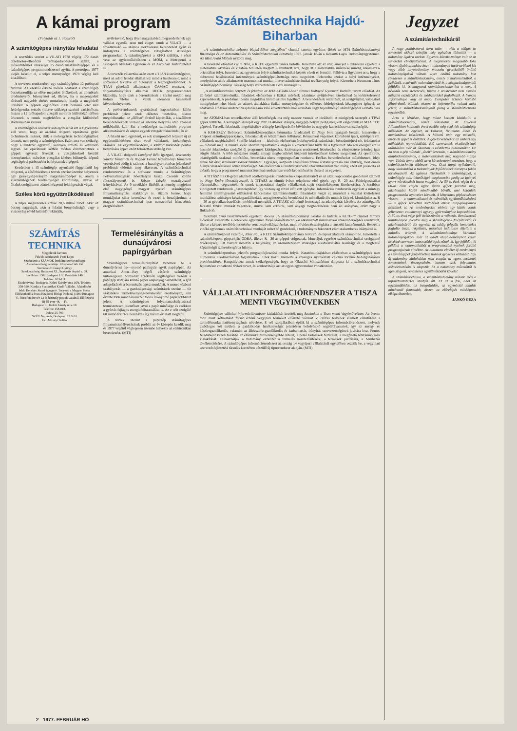A kámai program
(Folytatás az 1. oldalról)
A számítógépes irányítás feladatai
A szerződés szerint a VILATI 1978 végéig 172 darab dízelmotor-ellenőrző próbapadrendszert szállít, a működtetéshez szükséges 15 darab kisszámítógéppel és a számítógépes programrendszerrel együtt. A prototípus 1977 elején készült el, a teljes mennyiséget 1978 végéig kell kiszállítani.
A tervezett rendszerben egy számítógéphez 12 próbapad tartozik. Az ezekről érkező mérési adatokat a számítógép összehasonlítja az előre megadott értékekkel; az ellenőrzés eredményéről bizonylatot ad, illetve, ha a megengedett tűrésnél nagyobb eltérés mutatkozik, kiadja a megfelelő utasítást. A gépnek egyidőben 2000 bemenő jelet kell feldolgoznia, tetszés (illetve szükség) szerinti variációban, hiszen a 12 próbapadon vizsgált motorok különböző időben érkeznek, s ennek megfelelően a vizsgálat különböző stádiumaiban vannak.
A számítógépes rendszer kidolgozásánál azt is figyelembe kell venni, hogy az azokkal dolgozó operátorok gyári technikusok lesznek, akik a motorgyártás technológiájához értenek, nem pedig a számítógéphez. Ezért arra van szükség, hogy a rendszer egyszerű, könnyen érthető és kezelhető legyen. Az operátorok kétféle módon érinthezhetnek a géppel: egyrészt átveszik a vizsgálatokról készült bizonylatokat, másrészt vizsgálat közben billentyűs képmű segítségével párbeszédet is folytatnak a géppel.
Kezdetben a 15 számítógép egymástól függetlenül fog dolgozni, a későbbiekben a tervek szerint üzembe helyeznek egy gyáregység-irányító nagyszámítógépet is, amely a kisszámítógépek tevékenységét koordinálja, illetve az általuk szolgáltatott adatok központi feldolgozását végzi.
Széles körű együttműködéssel
A teljes megrendelés értéke 20,6 millió rubel. Akár az összeg nagyságát, akár a feladat bonyolultságát vagy a viszonylag rövid határidőt tekintjük,
SZÁMÍTÁS TECHNIKA
Megjelenik havonta
Felelős szerkesztő: Pesti Lajos
Szerkeszti: a SZÁMOK Irodalmi szerkesztősége
A szerkesztőség vezetője: Könyves-Tóth Pál
Szerkesztő: Csányi György
Szerkesztőség: Budapest XI., Szakasits Árpád u. 68.
Levélcím: 1502 Budapest 112. Postafiók 146.
Telefon: 653-111
Kiadóhivatal: Budapest, Keleti Károly utca 16/b. Telefon: 358-530. Kiadja a Statisztikai Kiadó Vállalat. A kiadásért felel: Kecskés József igazgató. Terjeszti a Magyar Posta. Előfizethető a Posta Központi Hírlap Irodánál (1900 Budapest V., József nádor tér 1.) és bármely postahivatalnál. Előfizetési díj fél évre 48,— Ft.
Budapest II., Keleti Károly utca 10.
Telefon: 158-018.
Index: 25-799
SZÜV Nyomda, Budapest. 77.0616
Fv.: Mihályi Zoltán
nyilvánvaló, hogy ilyen nagyszabású megrendelésnek egy vállalat egyedül nem tud eleget tenni: a VILATI — a fővállalkozó — számos elektronikus berendezést gyárt és kidolgozza a számítógépes vizsgálathoz szükséges programokat. A számítógépeket a KFKI szállítja, s részt vesz az együttműködésben a MOM, a Metripond, a Budapesti Műszaki Egyetem és az Autóipari Kutatóintézet is.
A tervezők választása azért esett a TPA/i kisszámítógépre, mert az adott feladat ellátásához mind a hardware-t, mind a software-t tekintve ez bizonyult a legmegfelelőbbnek. A TPA/i gépeknél alkalmazott CAMAC rendszer, a folyamatirányításra alkalmas DECK programrendszer biztosítja, hogy ezek a berendezések a kívánt módon meg tudnak felelni a velük szemben támasztott követelményeknek.
A próbarendszerek gyártásával kapcsolatban külön problémát jelent azok előzetes tesztelése, hiszen megoldhatatlan az „élőben" történő kipróbálás, a kiszállított berendezéseknek viszont az üzembe helyezés után azonnal működniük kell. Ezt a nehézséget szimulációs program alkalmazásával és alapos egyedi vizsgálatokkal hidalják át.
A feladat nem egyszerű, és sok szempontból teljesen új az együttműködésben részt vevő vállalatok, intézmények számára. Az együttműködésre, a kitűzött határidők pontos betartására éppen ezért fokozottan szükség van.
A VILATI dolgozói Landgraf Béla igazgató, Jeszenszky Sándor főmérnök és Bognár Ferenc létesítményi főmérnök vezetésével eddig is számos, a hazai gyakorlatban jelentkező problémát oldottak meg sikeresen. A számítástechnikai rendszertervek és a software munka a Számítógépes Folyamatirányítási Főosztályon készül Csordás Zoltán főosztályvezető és Szirtes László osztályvezető irányításával. Az ő nevükhöz fűződik a nemrég megjelent első nagyigényű magyar nyelvű számítógépes folyamatirányítási szakkönyv is. Bízunk benne, hogy munkájukat siker koronázza és ezzel is hozzájárulnak a magyar számítástechnikai ipar nemzetközi hírnevének öregbítéséhez.
Termelésirányítás a dunaújvárosi papírgyárban
Számítógépes termelésirányítást vezetnek be a dunaújvárosi író—nyomó papírgyár egyik papírgépén. Az amerikai Accu—Ray cégtől vásárolt számítógép különlegesen bonyolult érzékelők segítségével vezérli a papírgép szitájára kerülő pépes alapanyag összetételét, a gőz adagolását és a berendezés egész munkáját. A menet közbeni szabályozás — a gazdaságossági számítások szerint — tíz százalékos termelékenység-növekedést eredményez, ami évente több mint háromezer tonna író-nyomó papír többletet jelent. A számítógépes folyamatszabályozással természetesen jelentősen javul a papír minősége és csökken a gyártás fajlagos energiafelhasználása is. Az e célt szolgáló 60 millió forintos beruházás így három év alatt megtérül.
A tervek szerint a papírgép számítógépes folyamatszabályozásának próbáit az év közepén kezdik meg és 1977 végétől véglegesen üzembe helyezik az elektronikus berendezést. (MTI)
Számítástechnika Hajdú-Biharban
„A számítástechnika helyzete Hajdú-Bihar megyében" címmel tartotta együttes ülését az MTA Számítástudományi Bizottsága és az Automatizálási és Számítástechnikai Bizottság 1977. január 18-án a Kossuth Lajos Tudományegyetemen. Az ülést Arató Mátyás nyitotta meg.
A bevezető előadást Gyire Béla, a KLTE egyetemi tanára tartotta. Ismertette azt az utat, amelyet a debreceni egyetem a matematika oktatása és kutatása területén megtett. Rámutatott arra, hogy itt a matematika művelése mindig alkalmazás-orientáltan folyt. Ismertette az egyetemen folyó számítástechnikai képzés elveit és formáit. Felhívta a figyelmet arra, hogy a debreceni felsőoktatási intézmények számítógépellátottsága nem megoldott. Felsorolta azokat a helyi intézményeket, amelyekben aktív alkalmazott matematikai munka, illetve számítástechnikai tevékenység folyik. Kiemelte a Neumann János Számítógéptudományi Társaság helyi szervezetének aktív munkáját is.
„A számítástechnika helyzete és feladata az MTA ATOMKI-ban" címmel Koltayné Gyarmati Borbála tartott előadást. Az itt folyó számítástechnikai feladatok elsősorban a fizikai mérések adatainak gyűjtésével, tárolásával és kiértékelésével kapcsolatosak. A probléma ideális megoldása három szintre tagolható: A berendezések vezérlését, az adatgyűjtést, válogatást minigépekre lehet bízni; az adatok átalakítása fizikai mennyiségekre és előzetes feldolgozásuk közepgépet igényel; az adatokból a fizikai rendszer tulajdonságaira való következtetés már általában nagy teljesítményű számítógéppel oldható csak meg.
Az ATOMKI-ban rendelkezésre álló lehetőségek ma még messze vannak az ideálistól. A minigépek szerepét a TPA/i gépek töltik be. A közepgép szerepét egy PDP 11/40-nek szánják, nagygép helyett pedig meg kell elégedniük az MTA CDC gépével. Terveik, feladataik megoldásához a kisgép-konfigurációk bővítésére és nagygép-kapacitásra van szükségük.
A KSH-SZÜV Debreceni Számítóközpontjának bérmunka feladatairól G. Nagy Imre igazgató beszélt. Ismertette a központ számítógépparkjának, feladatainak és létszámának felfutását. Bérmunkát végeznek különböző ipari, építőipari stb. vállalatok megbízásából. Sokféle feladatot — közöttük elsősorban árukönyvelési, számlázási, bérszámfejtési stb. feladatokat — oldanak meg. A munka során szerzett tapasztalatok alapján a következőkre hívta fel a figyelmet: Ma sok energiát köt le hasonló feladatokra szolgáló új programok kidolgozása. Szabványos rendszerek létrehozása és elterjesztése jelenleg igen sürgős feladat. A több műszakos munka anyagi megbecsülését központi intézkedéssel kellene megoldani. Az operátorok, adatrögzítők szakmai minősítése, besorolása nincs megnyugtatóan rendezve. Értékes berendezéseket működtetnek, ideje lenne hát őket szakmunkásoknak tekinteni! Egységes, központi számítástechnikai árszabályozásra van szükség, mert ennek hiánya visszaélésekre adhat lehetőséget. Ma elsősorban a rendszerszervező szakemberekben van hiány, ezért azt javasolta az előadó, hogy a programozó matematikusokat rendszerszervezői képesítéssel is lássa el az egyetem.
A TITÁSZ ESZR-gépre alapított adatfeldolgozási rendszerének tapasztalatairól és az azzal kapcsolatos gondokról számolt be Nagy Endre főosztályvezető. A TITÁSZ az elmúlt évben telepítette első gépét, egy R—20-ast. Feldolgozásaikat bérmunkában végeztették, és ennek tapasztalatai alapján vállalkoztak saját számítóközpont létrehozására. A korábban kidolgozott rendszerek „hazatelepítése" így viszonylag rövid időt vett igénybe. Információs rendszerük egyrészt a mintegy félmillió áramfogyasztó ellátásával kapcsolatos számítástechnikai feladatokat végzi el, másrészt a vállalat kivitelezési munkáihoz szükséges készletgazdálkodási, anyagbeszerzési, beruházási és utókalkulációs munkát látja el. Munkájukat az R—20-as gép alkatrészellátási problémái nehezítik. A TITÁSZ-nál döntő fontosságú az adatrögzítás kérdése. Az adatrögzítők fárasztó fizikai munkát végeznek, amivel sem erkölcsi, sem anyagi megbecsülésük nem áll arányban, ezért nagy a fluktuáció.
Gesztelyi Ernő tanszékvezető egyetemi docens „A számítástudományi oktatás és kutatás a KLTE-n" címmel tartotta előadását. Ismertette a debreceni egyetemen folyó számítástechnikai alkalmazott matematikai szakemberképzés rendszerét, illetve a képzés továbbfejlesztésére vonatkozó elképzeléseket, majd röviden összefoglalta a tanszéki kutatómunkát. Beszélt a vidéki egyetemek számítástechnikai munkáját nehezítő gondokról, a tudományos fokozatot elért szakemberek hiányáról is.
A számítóközpont vezetője, Jékel Pál, a KLTE Számítóközpontjának terveiről és tapasztalatairól számolt be. Ismertette a számítóközpont gépparkját: ODRA, illetve R—30-as géppel dolgoznak. Munkájuk egyrészt számítástechnikai szolgáltató tevékenység. Ezt viszont nehezíti a helyhiány, az üzemeltetéshez szükséges alkatrészellátás lassúsága és a megfelelő képzettségű szakembergárda hiánya.
A számítóközpontban jelentős programfejlesztési munka folyik. Kutatómunkájukban elsősorban a számítógépek nem numerikus alkalmazásával foglalkoznak. Ezek közül kiemelte a szövegek nyelvészeti célokra történő feldolgozásának problémakörét. Hangsúlyozta annak szükségességét, hogy az Oktatási Minisztérium dolgozza ki a számítástechnikai fejlesztésre vonatkozó távlati tervet, és konkretizálja azt az egyes egyetemekre vonatkozóan.
VÁLLALATI INFORMÁCIÓRENDSZER A TISZA MENTI VEGYIMŰVEKBEN
Számítógépes vállalati információrendszer kialakítását kezdték meg Szolnokon a Tisza menti Vegyiművekben. Az évente több mint kétmilliárd forint értékű vegyipari terméket előállító vállalat V. ötéves tervének kiemelt célkitűzése a termelőmunka hatékonyságának növelése. E cél szolgálatában építik ki a számítógépes információrendszert, melynek elsődleges két területe a gazdálkodás hatékonyságát jelentősen befolyásoló segédfolyamatok, így az anyag- és készletgazdálkodás, valamint az állóeszköz-gazdálkodás és karbantartás, irányítás szervezettségének javítása lesz. Fontos feladatként kezeli továbbá az élőmunka termelékenyebbé tételét, a belső tartalékok feltárását, a megfelelő létszámnormák kialakítását. Felhasználják a tudomány eszközét a termelés korszerűsítésére, a termékek javítására, a beruházás tökéletesítésére. A számítógépes információrendszert az ország 14 vegyipari vállalatánál egyidőben vezetik be, a vegyipari szervezésfejlesztési társulás keretében készülő új típusrendszer alapján. (MTI)
Jegyzet
A számítástechnikáról
A nagy polihisztorok kora után — akik a világot az ismeretek akkori szintjén még egészben láthatták — a tudomány ágakra oszlott. Egyenes következménye volt ez az ismeretek elmélyülésének. A megismerés magasabb foka viszont újabb szintézist hoz: a tudományok határterületei két vagy több anyatudomány mostoha gyerekeiből önálló tudományágakká válnak. Ilyen önálló tudomány lesz rövidesen a számítástudomány, amely a matematikából, a fizikából, a mérnöki tudományokból és a közgazdaságtanból fejlődött ki, és magyarul számítástechnika lett a neve. A névadás nem szerencsés, hiszen e szakterület nem csupán műszaki eszközökkel és módszerekkel foglalkozik. A francia Informatique vagy az angol Computer Science kevésbé félreérthető. Nálunk viszont az informatika valami mást jelent, a számítástudománynál pedig a számítástechnika egyszerűbb.
Arra a kérdésre, hogy mikor kezdett kialakulni a számítástudomány, nehéz válaszolni. Az Egyesült Államokban huszonöt évvel ezelőtt még csak két számítógép működött. Az egyiket, az Eniacot, Neumann János és munkatársai készítették. A háború után egy második, kísérleti gépet is építettek. A gép tervezésekor az emberi agy működését reprodukálták. Élő szervezetek viselkedésének utánzására már az ókorban is készítettek automatákat. De ha nem a gép műszaki „őseit" keressük, a számítástudomány alaptudományának, a matematikának még nagyobb múltja van. Túlzás lenne ebből arra következtetni azonban, hogy a számítástechnika többezer éves. Csak annyi nyilvánvaló, hogy kialakulása a tudományok fejlődésének bizonyos fokán törvényszerű. Az igények létrehozták a számítógépet, a számítógép adta lehetőségek megismerése pedig az igények gyors növekedését hozta magával. Az 50-es évek végén és a 60-as évek elején egyre újabb gépek jelentek meg, alkalmazási körük mindinkább bővült, ami különféle programozási nyelveket követelt. A kényelmes gépkezeléshez viszont — a matematikusok és mérnökök együttműködésével — a gépek közvetlen tartozékát alkotó alap-programok készültek el. Az eredményeket eleinte egy közös vonás jellemezte: valamennyi egy-egy gyártmányhoz kapcsolódott. A 60-as évek vége felé beköszöntött a változás. Rendszerező tanulmányok jelentek meg a számítógépek felépítéséről és alkalmazásáról. Ez egyrészt az addig felgyűlt ismereteket foglalta össze, rögzítette, másrészt tudatosan kijelölte a haladás irányát. A számítástudományt létrehozó tudományágakból már az adott alaptudományhoz egyre kevésbé szervesen kapcsolódó ágak nőttek ki. Így fejlődött ki például a matematikából a programozási nyelvek fordító programjainak elmélete. Az automata elmélet új eredményei a számítógépek felépítésében hoznak gyökeres változást. Egy új tudomány kialakulása nem csupán az egyes területek ismereteinek összegezésén, hanem ezek folyamatos kölcsönhatásán is alapszik. Ez a tudomány művelőitől is igen szigorú, rendszeres együttműködést követel.
A számítástechnika, a számítástudomány nálunk még a tapasztalatszerzés szintjén áll. Ez az a fok, ahol az együttműködés, az integrálódás, az egymástól tanulás mindennél fontosabb, hiszen az előrelépés másképpen elképzelhetetlen.
JANKÓ GÉZA
2 1977. FEBRUÁR HÓ